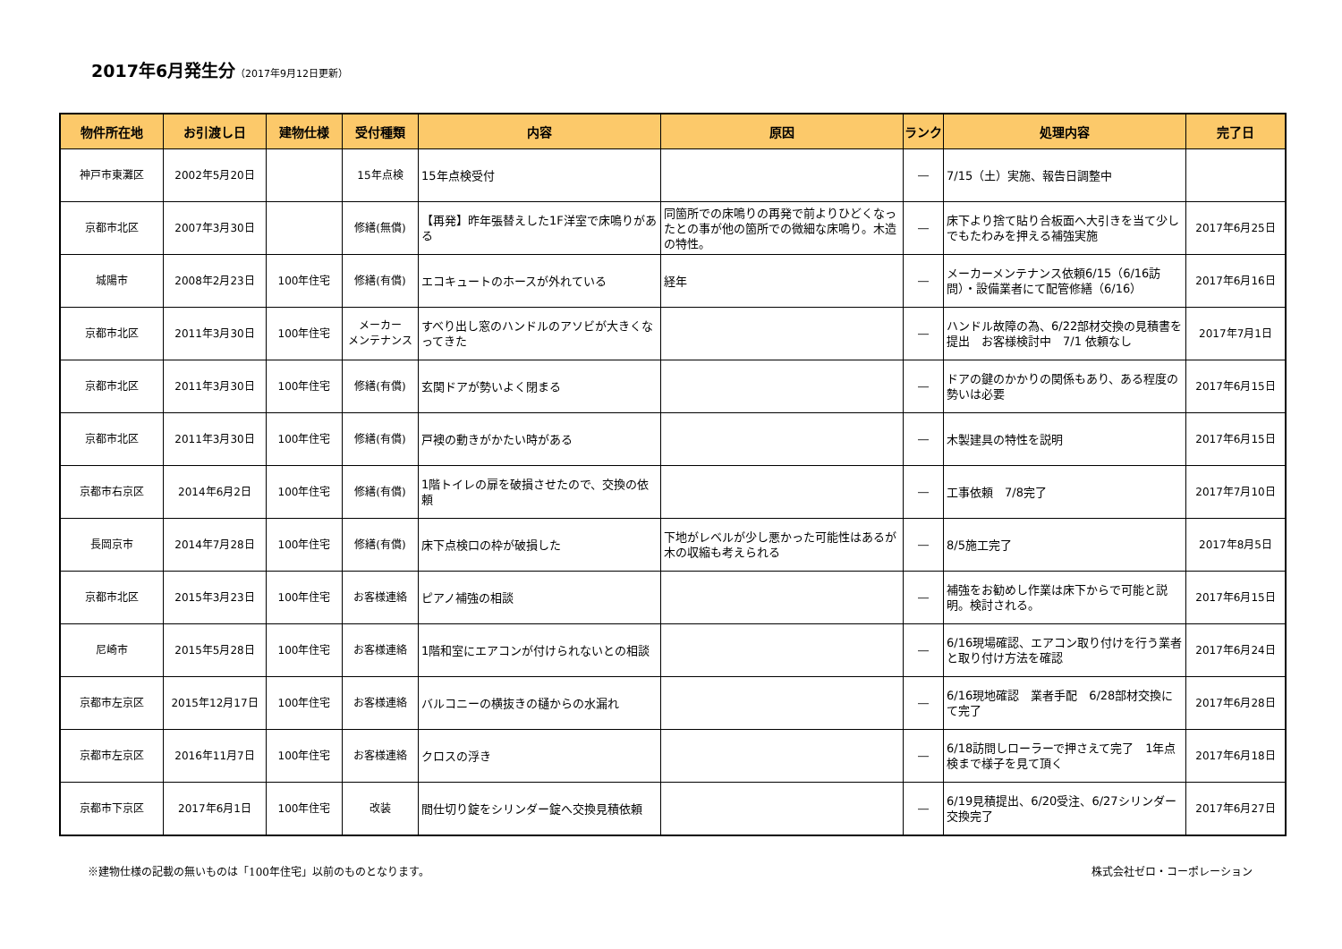2017年6月発生分（2017年9月12日更新）
| 物件所在地 | お引渡し日 | 建物仕様 | 受付種類 | 内容 | 原因 | ランク | 処理内容 | 完了日 |
| --- | --- | --- | --- | --- | --- | --- | --- | --- |
| 神戸市東灘区 | 2002年5月20日 | | 15年点検 | 15年点検受付 | | ― | 7/15（土）実施、報告日調整中 | |
| 京都市北区 | 2007年3月30日 | | 修繕(無償) | 【再発】昨年張替えした1F洋室で床鳴りがある | 同箇所での床鳴りの再発で前よりひどくなったとの事が他の箇所での微細な床鳴り。木造の特性。 | ― | 床下より捨て貼り合板面へ大引きを当て少しでもたわみを押える補強実施 | 2017年6月25日 |
| 城陽市 | 2008年2月23日 | 100年住宅 | 修繕(有償) | エコキュートのホースが外れている | 経年 | ― | メーカーメンテナンス依頼6/15（6/16訪問）・設備業者にて配管修繕（6/16） | 2017年6月16日 |
| 京都市北区 | 2011年3月30日 | 100年住宅 | メーカー メンテナンス | すべり出し窓のハンドルのアソビが大きくなってきた | | ― | ハンドル故障の為、6/22部材交換の見積書を提出 お客様検討中 7/1 依頼なし | 2017年7月1日 |
| 京都市北区 | 2011年3月30日 | 100年住宅 | 修繕(有償) | 玄関ドアが勢いよく閉まる | | ― | ドアの鍵のかかりの関係もあり、ある程度の勢いは必要 | 2017年6月15日 |
| 京都市北区 | 2011年3月30日 | 100年住宅 | 修繕(有償) | 戸襖の動きがかたい時がある | | ― | 木製建具の特性を説明 | 2017年6月15日 |
| 京都市右京区 | 2014年6月2日 | 100年住宅 | 修繕(有償) | 1階トイレの扉を破損させたので、交換の依頼 | | ― | 工事依頼 7/8完了 | 2017年7月10日 |
| 長岡京市 | 2014年7月28日 | 100年住宅 | 修繕(有償) | 床下点検口の枠が破損した | 下地がレベルが少し悪かった可能性はあるが木の収縮も考えられる | ― | 8/5施工完了 | 2017年8月5日 |
| 京都市北区 | 2015年3月23日 | 100年住宅 | お客様連絡 | ピアノ補強の相談 | | ― | 補強をお勧めし作業は床下からで可能と説明。検討される。 | 2017年6月15日 |
| 尼崎市 | 2015年5月28日 | 100年住宅 | お客様連絡 | 1階和室にエアコンが付けられないとの相談 | | ― | 6/16現場確認、エアコン取り付けを行う業者と取り付け方法を確認 | 2017年6月24日 |
| 京都市左京区 | 2015年12月17日 | 100年住宅 | お客様連絡 | バルコニーの横抜きの樋からの水漏れ | | ― | 6/16現地確認 業者手配 6/28部材交換にて完了 | 2017年6月28日 |
| 京都市左京区 | 2016年11月7日 | 100年住宅 | お客様連絡 | クロスの浮き | | ― | 6/18訪問しローラーで押さえて完了 1年点検まで様子を見て頂く | 2017年6月18日 |
| 京都市下京区 | 2017年6月1日 | 100年住宅 | 改装 | 間仕切り錠をシリンダー錠へ交換見積依頼 | | ― | 6/19見積提出、6/20受注、6/27シリンダー交換完了 | 2017年6月27日 |
※建物仕様の記載の無いものは「100年住宅」以前のものとなります。 株式会社ゼロ・コーポレーション